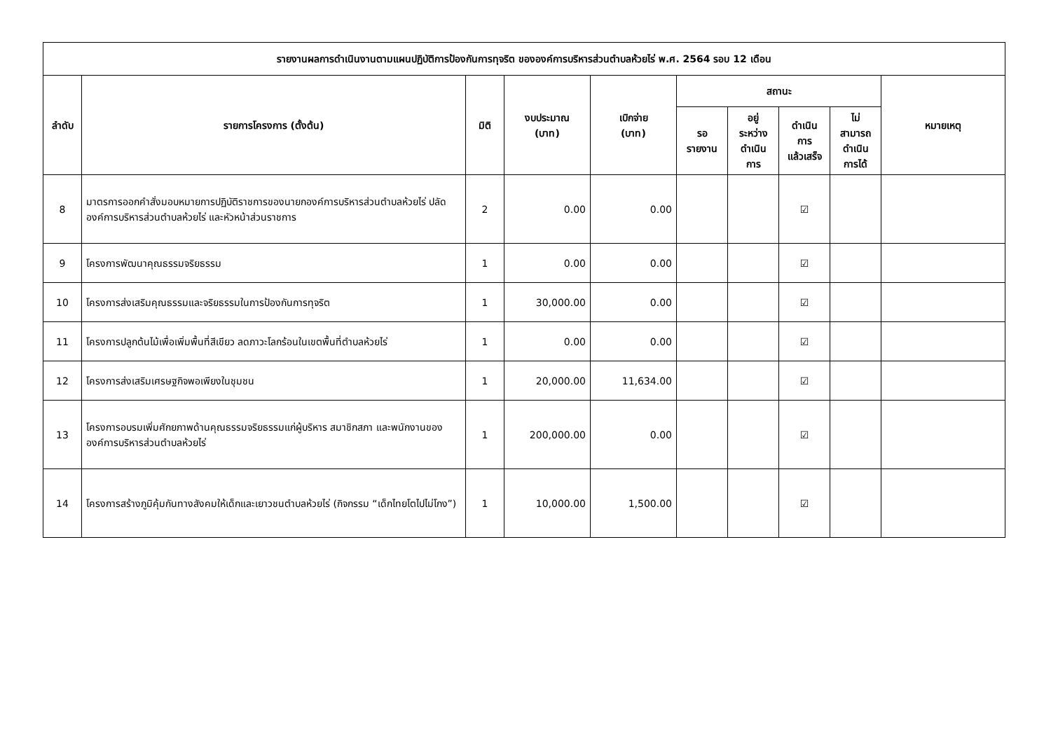| รายงานผลการดำเนินงานตามแผนปฏิบัติการป้องกันการทุจริต ขององค์การบริหารส่วนตำบลห้วยไร่ พ.ศ. 2564 รอบ 12 เดือน | | | | | | | | | |
| --- | --- | --- | --- | --- | --- | --- | --- | --- | --- |
| ลำดับ | รายการโครงการ (ตั้งต้น) | มิติ | งบประมาณ (บาท) | เบิกจ่าย (บาท) | สถานะ | | | | หมายเหตุ |
| | | | | | รอ รายงาน | อยู่ ระหว่าง ดำเนิน การ | ดำเนิน การ แล้วเสร็จ | ไม่ สามารถ ดำเนิน การได้ | |
| 8 | มาตรการออกคำสั่งมอบหมายการปฏิบัติราชการของนายกองค์การบริหารส่วนตำบลห้วยไร่ ปลัดองค์การบริหารส่วนตำบลห้วยไร่ และหัวหน้าส่วนราชการ | 2 | 0.00 | 0.00 | | | ☑ | | |
| 9 | โครงการพัฒนาคุณธรรมจริยธรรม | 1 | 0.00 | 0.00 | | | ☑ | | |
| 10 | โครงการส่งเสริมคุณธรรมและจริยธรรมในการป้องกันการทุจริต | 1 | 30,000.00 | 0.00 | | | ☑ | | |
| 11 | โครงการปลูกต้นไม้เพื่อเพิ่มพื้นที่สีเขียว ลดภาวะโลกร้อนในเขตพื้นที่ตำบลห้วยไร่ | 1 | 0.00 | 0.00 | | | ☑ | | |
| 12 | โครงการส่งเสริมเศรษฐกิจพอเพียงในชุมชน | 1 | 20,000.00 | 11,634.00 | | | ☑ | | |
| 13 | โครงการอบรมเพิ่มศักยภาพด้านคุณธรรมจริยธรรมแก่ผู้บริหาร สมาชิกสภา และพนักงานขององค์การบริหารส่วนตำบลห้วยไร่ | 1 | 200,000.00 | 0.00 | | | ☑ | | |
| 14 | โครงการสร้างภูมิคุ้มกันทางสังคมให้เด็กและเยาวชนตำบลห้วยไร่ (กิจกรรม “เด็กไทยโตไปไม่โกง”) | 1 | 10,000.00 | 1,500.00 | | | ☑ | | |